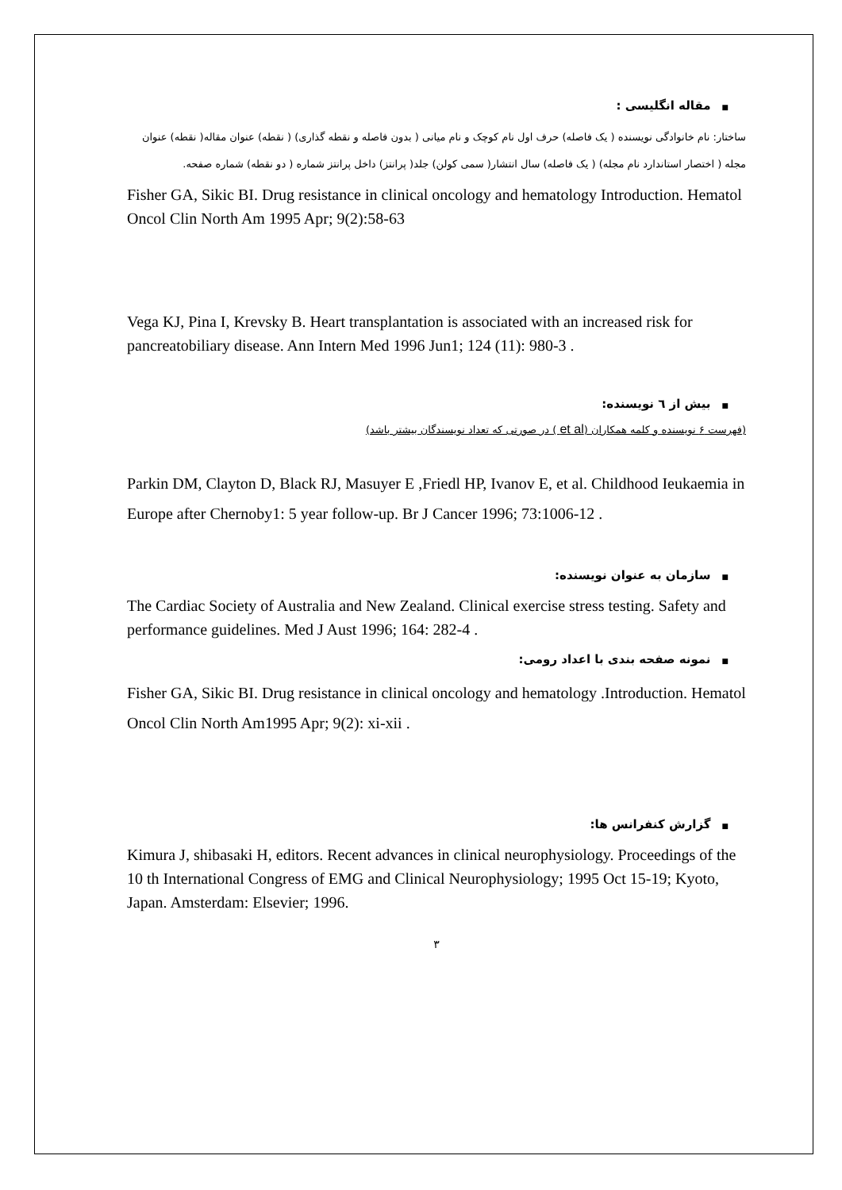■مقاله انگلیسی :
ساختار: نام خانوادگی نویسنده ( یک فاصله) حرف اول نام کوچک و نام میانی ( بدون فاصله و نقطه گذاری) ( نقطه) عنوان مقاله( نقطه) عنوان مجله ( اختصار استاندارد نام مجله) ( یک فاصله) سال انتشار( سمی کولن) جلد( پرانتز) داخل پرانتز شماره ( دو نقطه) شماره صفحه.
Fisher GA, Sikic BI. Drug resistance in clinical oncology and hematology Introduction. Hematol Oncol Clin North Am 1995 Apr; 9(2):58-63
Vega KJ, Pina I, Krevsky B. Heart transplantation is associated with an increased risk for pancreatobiliary disease. Ann Intern Med 1996 Jun1; 124 (11): 980-3 .
■بیش از ٦ نویسنده:
(فهرست ۶ نویسنده و کلمه همکاران (et al ) در صورتی که تعداد نویسندگان بیشتر باشد)
Parkin DM, Clayton D, Black RJ, Masuyer E ,Friedl HP, Ivanov E, et al. Childhood Ieukaemia in Europe after Chernoby1: 5 year follow-up. Br J Cancer 1996; 73:1006-12 .
■سازمان به عنوان نویسنده:
The Cardiac Society of Australia and New Zealand. Clinical exercise stress testing. Safety and performance guidelines. Med J Aust 1996; 164: 282-4 .
■نمونه صفحه بندی با اعداد رومی:
Fisher GA, Sikic BI. Drug resistance in clinical oncology and hematology .Introduction. Hematol Oncol Clin North Am1995 Apr; 9(2): xi-xii .
■گزارش کنفرانس ها:
Kimura J, shibasaki H, editors. Recent advances in clinical neurophysiology. Proceedings of the 10 th International Congress of EMG and Clinical Neurophysiology; 1995 Oct 15-19; Kyoto, Japan. Amsterdam: Elsevier; 1996.
٣